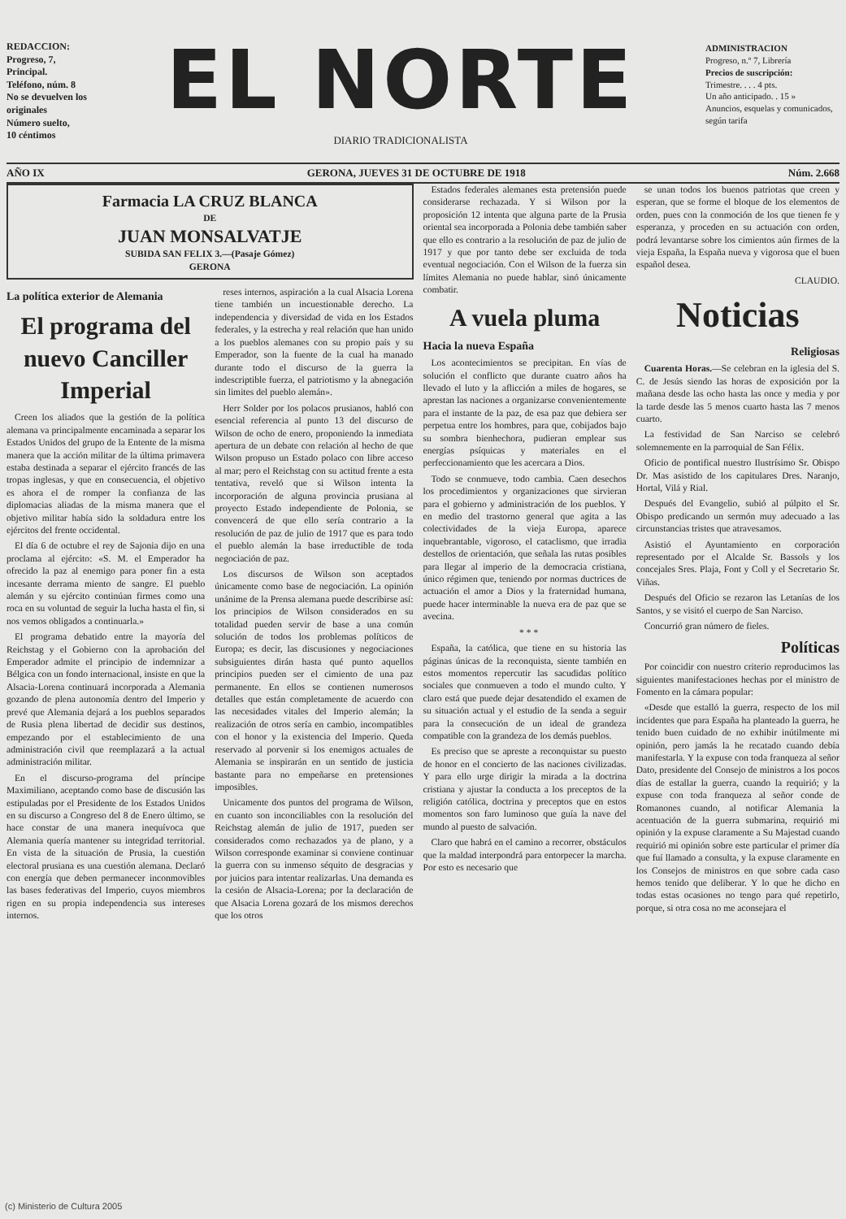REDACCION:
Progreso, 7, Principal.
Teléfono, núm. 8
No se devuelven los originales
Número suelto,
10 céntimos
EL NORTE
DIARIO TRADICIONALISTA
ADMINISTRACION
Progreso, n.º 7, Librería
Precios de suscripción:
Trimestre. . . . 4 pts.
Un año anticipado. . 15 »
Anuncios, esquelas y comunicados, según tarifa
AÑO IX GERONA, JUEVES 31 DE OCTUBRE DE 1918 Núm. 2.668
Farmacia LA CRUZ BLANCA
DE
JUAN MONSALVATJE
SUBIDA SAN FELIX 3.—(Pasaje Gómez)
GERONA
La política exterior de Alemania
El programa del nuevo Canciller Imperial
Creen los aliados que la gestión de la política alemana va principalmente encaminada a separar los Estados Unidos del grupo de la Entente de la misma manera que la acción militar de la última primavera estaba destinada a separar el ejército francés de las tropas inglesas, y que en consecuencia, el objetivo es ahora el de romper la confianza de las diplomacias aliadas de la misma manera que el objetivo militar había sido la soldadura entre los ejércitos del frente occidental.
El día 6 de octubre el rey de Sajonia dijo en una proclama al ejército: «S. M. el Emperador ha ofrecido la paz al enemigo para poner fin a esta incesante derrama miento de sangre. El pueblo alemán y su ejército continúan firmes como una roca en su voluntad de seguir la lucha hasta el fin, si nos vemos obligados a continuarla.»
El programa debatido entre la mayoría del Reichstag y el Gobierno con la aprobación del Emperador admite el principio de indemnizar a Bélgica con un fondo internacional, insiste en que la Alsacia-Lorena continuará incorporada a Alemania gozando de plena autonomía dentro del Imperio y prevé que Alemania dejará a los pueblos separados de Rusia plena libertad de decidir sus destinos, empezando por el establecimiento de una administración civil que reemplazará a la actual administración militar.
En el discurso-programa del príncipe Maximiliano, aceptando como base de discusión las estipuladas por el Presidente de los Estados Unidos en su discurso a Congreso del 8 de Enero último, se hace constar de una manera inequívoca que Alemania quería mantener su integridad territorial. En vista de la situación de Prusia, la cuestión electoral prusiana es una cuestión alemana. Declaró con energía que deben permanecer inconmovibles las bases federativas del Imperio, cuyos miembros rigen en su propia independencia sus intereses internos.
reses internos, aspiración a la cual Alsacia Lorena tiene también un incuestionable derecho. La independencia y diversidad de vida en los Estados federales, y la estrecha y real relación que han unido a los pueblos alemanes con su propio país y su Emperador, son la fuente de la cual ha manado durante todo el discurso de la guerra la indescriptible fuerza, el patriotismo y la abnegación sin limites del pueblo alemán».
Herr Solder por los polacos prusianos, habló con esencial referencia al punto 13 del discurso de Wilson de ocho de enero, proponiendo la inmediata apertura de un debate con relación al hecho de que Wilson propuso un Estado polaco con libre acceso al mar; pero el Reichstag con su actitud frente a esta tentativa, reveló que si Wilson intenta la incorporación de alguna provincia prusiana al proyecto Estado independiente de Polonia, se convencerá de que ello sería contrario a la resolución de paz de julio de 1917 que es para todo el pueblo alemán la base irreductible de toda negociación de paz.
Los discursos de Wilson son aceptados únicamente como base de negociación. La opinión unánime de la Prensa alemana puede describirse así: los principios de Wilson considerados en su totalidad pueden servir de base a una común solución de todos los problemas políticos de Europa; es decir, las discusiones y negociaciones subsiguientes dirán hasta qué punto aquellos principios pueden ser el cimiento de una paz permanente. En ellos se contienen numerosos detalles que están completamente de acuerdo con las necesidades vitales del Imperio alemán; la realización de otros sería en cambio, incompatibles con el honor y la existencia del Imperio. Queda reservado al porvenir si los enemigos actuales de Alemania se inspirarán en un sentido de justicia bastante para no empeñarse en pretensiones imposibles.
Unicamente dos puntos del programa de Wilson, en cuanto son inconciliables con la resolución del Reichstag alemán de julio de 1917, pueden ser considerados como rechazados ya de plano, y a Wilson corresponde examinar si conviene continuar la guerra con su inmenso séquito de desgracias y por juicios para intentar realizarlas. Una demanda es la cesión de Alsacia-Lorena; por la declaración de que Alsacia Lorena gozará de los mismos derechos que los otros
Estados federales alemanes esta pretensión puede considerarse rechazada. Y si Wilson por la proposición 12 intenta que alguna parte de la Prusia oriental sea incorporada a Polonia debe también saber que ello es contrario a la resolución de paz de julio de 1917 y que por tanto debe ser excluida de toda eventual negociación. Con el Wilson de la fuerza sin límites Alemania no puede hablar, sinó únicamente combatir.
A vuela pluma
Hacia la nueva España
Los acontecimientos se precipitan. En vías de solución el conflicto que durante cuatro años ha llevado el luto y la aflicción a miles de hogares, se aprestan las naciones a organizarse convenientemente para el instante de la paz, de esa paz que debiera ser perpetua entre los hombres, para que, cobijados bajo su sombra bienhechora, pudieran emplear sus energías psíquicas y materiales en el perfeccionamiento que les acercara a Dios.
Todo se conmueve, todo cambia. Caen desechos los procedimientos y organizaciones que sirvieran para el gobierno y administración de los pueblos. Y en medio del trastorno general que agita a las colectividades de la vieja Europa, aparece inquebrantable, vigoroso, el cataclismo, que irradia destellos de orientación, que señala las rutas posibles para llegar al imperio de la democracia cristiana, único régimen que, teniendo por normas ductrices de actuación el amor a Dios y la fraternidad humana, puede hacer interminable la nueva era de paz que se avecina.
* * *
España, la católica, que tiene en su historia las páginas únicas de la reconquista, siente también en estos momentos repercutir las sacudidas político sociales que conmueven a todo el mundo culto. Y claro está que puede dejar desatendido el examen de su situación actual y el estudio de la senda a seguir para la consecución de un ideal de grandeza compatible con la grandeza de los demás pueblos.
Es preciso que se apreste a reconquistar su puesto de honor en el concierto de las naciones civilizadas. Y para ello urge dirigir la mirada a la doctrina cristiana y ajustar la conducta a los preceptos de la religión católica, doctrina y preceptos que en estos momentos son faro luminoso que guía la nave del mundo al puesto de salvación.
Claro que habrá en el camino a recorrer, obstáculos que la maldad interpondrá para entorpecer la marcha. Por esto es necesario que
se unan todos los buenos patriotas que creen y esperan, que se forme el bloque de los elementos de orden, pues con la conmoción de los que tienen fe y esperanza, y proceden en su actuación con orden, podrá levantarse sobre los cimientos aún firmes de la vieja España, la España nueva y vigorosa que el buen español desea.
CLAUDIO.
Noticias
Religiosas
Cuarenta Horas.—Se celebran en la iglesia del S. C. de Jesús siendo las horas de exposición por la mañana desde las ocho hasta las once y media y por la tarde desde las 5 menos cuarto hasta las 7 menos cuarto.
La festividad de San Narciso se celebró solemnemente en la parroquial de San Félix.
Oficio de pontifical nuestro Ilustrísimo Sr. Obispo Dr. Mas asistido de los capitulares Dres. Naranjo, Hortal, Vilá y Rial.
Después del Evangelio, subió al púlpito el Sr. Obispo predicando un sermón muy adecuado a las circunstancias tristes que atravesamos.
Asistió el Ayuntamiento en corporación representado por el Alcalde Sr. Bassols y los concejales Sres. Plaja, Font y Coll y el Secretario Sr. Viñas.
Después del Oficio se rezaron las Letanías de los Santos, y se visitó el cuerpo de San Narciso.
Concurrió gran número de fieles.
Políticas
Por coincidir con nuestro criterio reproducimos las siguientes manifestaciones hechas por el ministro de Fomento en la cámara popular:
«Desde que estalló la guerra, respecto de los mil incidentes que para España ha planteado la guerra, he tenido buen cuidado de no exhibir inútilmente mi opinión, pero jamás la he recatado cuando debía manifestarla. Y la expuse con toda franqueza al señor Dato, presidente del Consejo de ministros a los pocos días de estallar la guerra, cuando la requirió; y la expuse con toda franqueza al señor conde de Romanones cuando, al notificar Alemania la acentuación de la guerra submarina, requirió mi opinión y la expuse claramente a Su Majestad cuando requirió mi opinión sobre este particular el primer día que fuí llamado a consulta, y la expuse claramente en los Consejos de ministros en que sobre cada caso hemos tenido que deliberar. Y lo que he dicho en todas estas ocasiones no tengo para qué repetirlo, porque, si otra cosa no me aconsejara el
(c) Ministerio de Cultura 2005